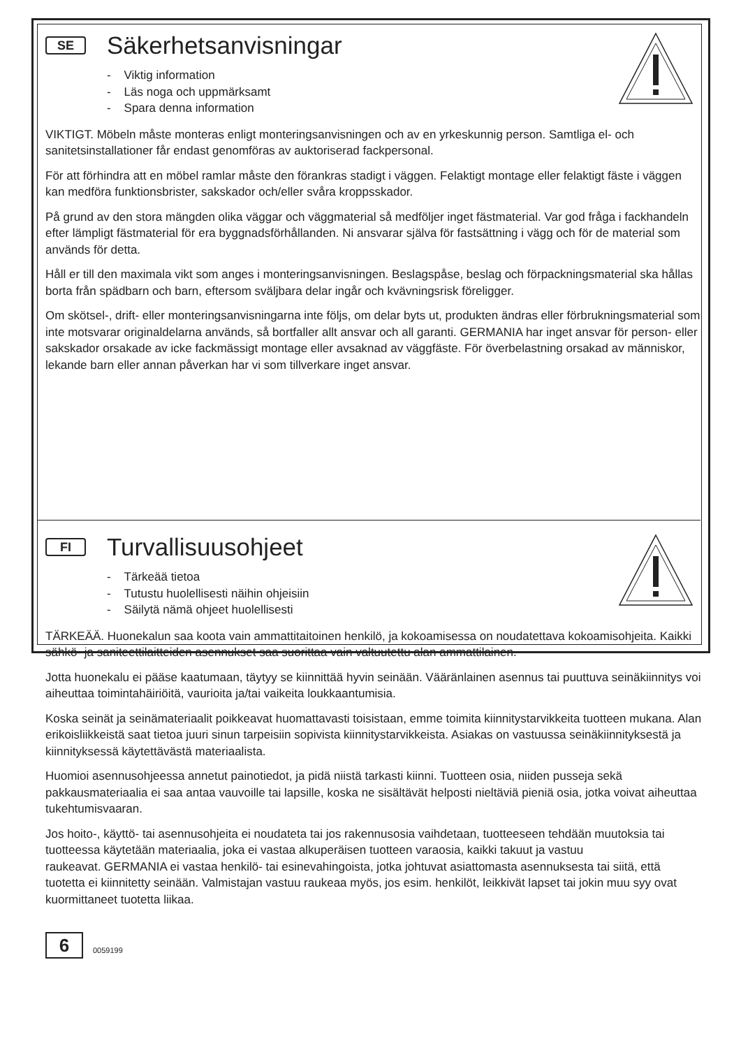SE Säkerhetsanvisningar
- Viktig information
- Läs noga och uppmärksamt
- Spara denna information
VIKTIGT. Möbeln måste monteras enligt monteringsanvisningen och av en yrkeskunnig person. Samtliga el- och sanitetsinstallationer får endast genomföras av auktoriserad fackpersonal.
För att förhindra att en möbel ramlar måste den förankras stadigt i väggen. Felaktigt montage eller felaktigt fäste i väggen kan medföra funktionsbrister, sakskador och/eller svåra kroppsskador.
På grund av den stora mängden olika väggar och väggmaterial så medföljer inget fästmaterial. Var god fråga i fackhandeln efter lämpligt fästmaterial för era byggnadsförhållanden. Ni ansvarar själva för fastsättning i vägg och för de material som används för detta.
Håll er till den maximala vikt som anges i monteringsanvisningen. Beslagspåse, beslag och förpackningsmaterial ska hållas borta från spädbarn och barn, eftersom sväljbara delar ingår och kvävningsrisk föreligger.
Om skötsel-, drift- eller monteringsanvisningarna inte följs, om delar byts ut, produkten ändras eller förbrukningsmaterial som inte motsvarar originaldelarna används, så bortfaller allt ansvar och all garanti. GERMANIA har inget ansvar för person- eller sakskador orsakade av icke fackmässigt montage eller avsaknad av väggfäste. För överbelastning orsakad av människor, lekande barn eller annan påverkan har vi som tillverkare inget ansvar.
FI Turvallisuusohjeet
- Tärkeää tietoa
- Tutustu huolellisesti näihin ohjeisiin
- Säilytä nämä ohjeet huolellisesti
TÄRKEÄÄ. Huonekalun saa koota vain ammattitaitoinen henkilö, ja kokoamisessa on noudatettava kokoamisohjeita. Kaikki sähkö- ja saniteettilaitteiden asennukset saa suorittaa vain valtuutettu alan ammattilainen.
Jotta huonekalu ei pääse kaatumaan, täytyy se kiinnittää hyvin seinään. Vääränlainen asennus tai puuttuva seinäkiinnitys voi aiheuttaa toimintahäiriöitä, vaurioita ja/tai vaikeita loukkaantumisia.
Koska seinät ja seinämateriaalit poikkeavat huomattavasti toisistaan, emme toimita kiinnitystarvikkeita tuotteen mukana. Alan erikoisliikkeistä saat tietoa juuri sinun tarpeisiin sopivista kiinnitystarvikkeista. Asiakas on vastuussa seinäkiinnityksestä ja kiinnityksessä käytettävästä materiaalista.
Huomioi asennusohjeessa annetut painotiedot, ja pidä niistä tarkasti kiinni. Tuotteen osia, niiden pusseja sekä pakkausmateriaalia ei saa antaa vauvoille tai lapsille, koska ne sisältävät helposti nieltäviä pieniä osia, jotka voivat aiheuttaa tukehtumisvaaran.
Jos hoito-, käyttö- tai asennusohjeita ei noudateta tai jos rakennusosia vaihdetaan, tuotteeseen tehdään muutoksia tai tuotteessa käytetään materiaalia, joka ei vastaa alkuperäisen tuotteen varaosia, kaikki takuut ja vastuu
raukeavat. GERMANIA ei vastaa henkilö- tai esinevahingoista, jotka johtuvat asiattomasta asennuksesta tai siitä, että tuotetta ei kiinnitetty seinään. Valmistajan vastuu raukeaa myös, jos esim. henkilöt, leikkivät lapset tai jokin muu syy ovat kuormittaneet tuotetta liikaa.
6
0059199